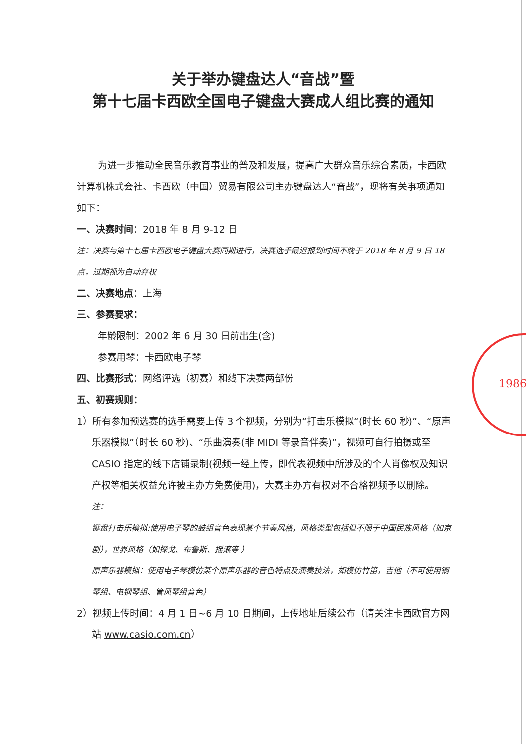关于举办键盘达人“音战”暨
第十七届卡西欧全国电子键盘大赛成人组比赛的通知
为进一步推动全民音乐教育事业的普及和发展，提高广大群众音乐综合素质，卡西欧计算机株式会社、卡西欧（中国）贸易有限公司主办键盘达人“音战”，现将有关事项通知如下：
一、决赛时间：2018 年 8 月 9-12 日
注：决赛与第十七届卡西欧电子键盘大赛同期进行，决赛选手最迟报到时间不晚于 2018 年 8 月 9 日 18 点，过期视为自动弃权
二、决赛地点：上海
三、参赛要求：
年龄限制：2002 年 6 月 30 日前出生(含)
参赛用琴：卡西欧电子琴
四、比赛形式：网络评选（初赛）和线下决赛两部份
五、初赛规则：
1）所有参加预选赛的选手需要上传 3 个视频，分别为“打击乐模拟“(时长 60 秒)”、“原声乐器模拟”（时长 60 秒)、“乐曲演奏(非 MIDI 等录音伴奏)”，视频可自行拍摄或至 CASIO 指定的线下店铺录制(视频一经上传，即代表视频中所涉及的个人肖像权及知识产权等相关权益允许被主办方免费使用)，大赛主办方有权对不合格视频予以删除。
注：
键盘打击乐模拟:使用电子琴的鼓组音色表现某个节奏风格，风格类型包括但不限于中国民族风格（如京剧），世界风格（如探戈、布鲁斯、摇滚等 ）
原声乐器模拟：使用电子琴模仿某个原声乐器的音色特点及演奏技法，如模仿竹笛，吉他（不可使用钢琴组、电钢琴组、管风琴组音色）
2）视频上传时间：4 月 1 日~6 月 10 日期间，上传地址后续公布（请关注卡西欧官方网站 www.casio.com.cn）
1986 -